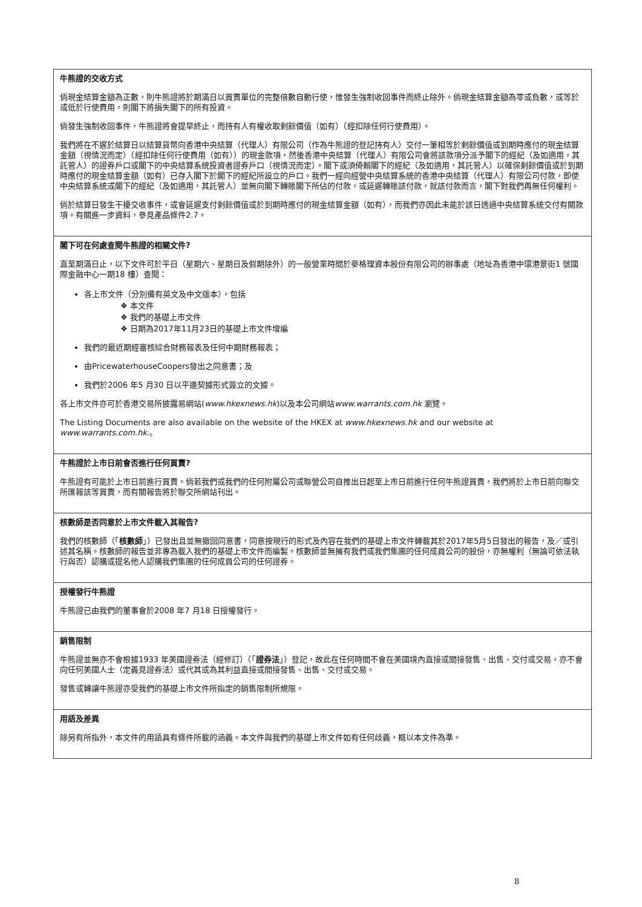牛熊證的交收方式
倘現金結算金額為正數，則牛熊證將於期滿日以買賣單位的完整倍數自動行使，惟發生強制收回事件而終止除外。倘現金結算金額為零或負數，或等於或低於行使費用，則閣下將損失閣下的所有投資。
倘發生強制收回事件，牛熊證將會提早終止，而持有人有權收取剩餘價值（如有）（經扣除任何行使費用）。
我們將在不遲於結算日以結算貨幣向香港中央結算（代理人）有限公司（作為牛熊證的登記持有人）交付一筆相等於剩餘價值或到期時應付的現金結算金額（視情況而定）（經扣除任何行使費用（如有））的現金款項，然後香港中央結算（代理人）有限公司會將該款項分派予閣下的經紀（及如適用，其託管人）的證券戶口或閣下的中央結算系統投資者證券戶口（視情況而定）。閣下或須倚賴閣下的經紀（及如適用，其託管人）以確保剩餘價值或於到期時應付的現金結算金額（如有）已存入閣下於閣下的經紀所設立的戶口。我們一經向經營中央結算系統的香港中央結算（代理人）有限公司付款，即使中央結算系統或閣下的經紀（及如適用，其託管人）並無向閣下轉賬閣下所佔的付款，或延遲轉賬該付款，就該付款而言，閣下對我們再無任何權利。
倘於結算日發生干擾交收事件，或會延遲支付剩餘價值或於到期時應付的現金結算金額（如有），而我們亦因此未能於該日透過中央結算系統交付有關款項。有關進一步資料，參見產品條件2.7。
閣下可在何處查閱牛熊證的相關文件?
直至期滿日止，以下文件可於平日（星期六、星期日及假期除外）的一般營業時間於麥格理資本股份有限公司的辦事處（地址為香港中環港景街1 號國際金融中心一期18 樓）查閱：
各上市文件（分別備有英文及中文版本），包括
❖ 本文件
❖ 我們的基礎上市文件
❖ 日期為2017年11月23日的基礎上市文件增編
我們的最近期經審核綜合財務報表及任何中期財務報表；
由PricewaterhouseCoopers發出之同意書；及
我們於2006 年5 月30 日以平邊契據形式簽立的文據。
各上市文件亦可於香港交易所披露易網站(www.hkexnews.hk)以及本公司網站www.warrants.com.hk 瀏覽。
The Listing Documents are also available on the website of the HKEX at www.hkexnews.hk and our website at www.warrants.com.hk.。
牛熊證於上市日前會否進行任何買賣?
牛熊證有可能於上市日前進行買賣。倘若我們或我們的任何附屬公司或聯營公司自推出日起至上市日前進行任何牛熊證買賣，我們將於上市日前向聯交所匯報該等買賣，而有關報告將於聯交所網站刊出。
核數師是否同意於上市文件載入其報告?
我們的核數師（「核數師」）已發出且並無撤回同意書，同意按現行的形式及內容在我們的基礎上市文件轉載其於2017年5月5日發出的報告，及／或引述其名稱。核數師的報告並非專為載入我們的基礎上市文件而編製。核數師並無擁有我們或我們集團的任何成員公司的股份，亦無權利（無論可依法執行與否）認購或提名他人認購我們集團的任何成員公司的任何證券。
授權發行牛熊證
牛熊證已由我們的董事會於2008 年7 月18 日授權發行。
銷售限制
牛熊證並無亦不會根據1933 年美國證券法（經修訂）（「證券法」）登記，故此在任何時間不會在美國境內直接或間接發售、出售、交付或交易，亦不會向任何美國人士（定義見證券法）或代其或為其利益直接或間接發售、出售、交付或交易。
發售或轉讓牛熊證亦受我們的基礎上市文件所指定的銷售限制所規限。
用語及差異
除另有所指外，本文件的用語具有條件所載的涵義。本文件與我們的基礎上市文件如有任何歧義，概以本文件為準。
8